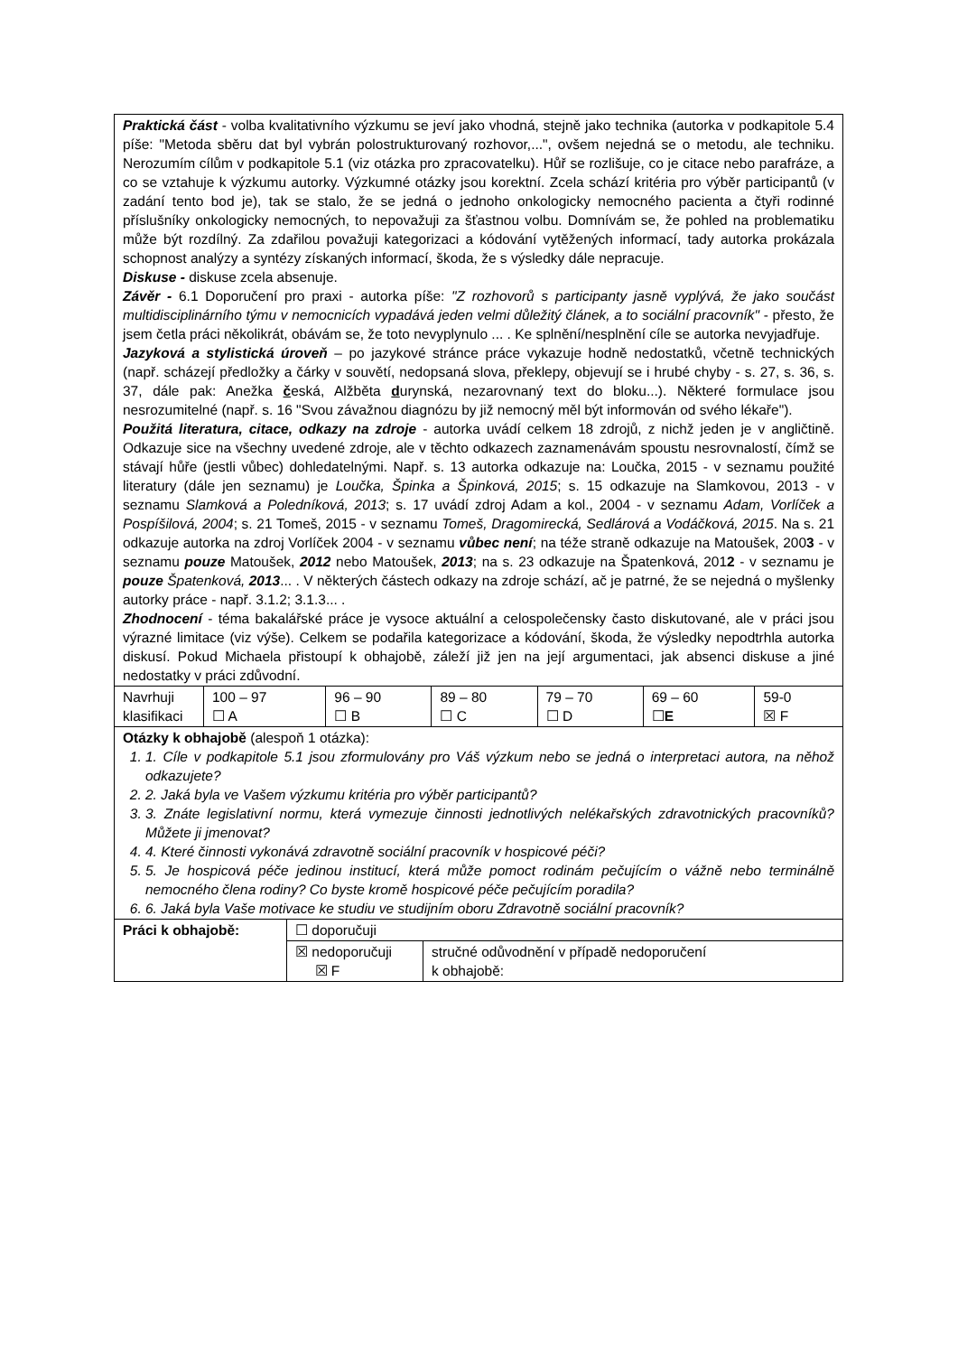| Praktická část - volba kvalitativního výzkumu se jeví jako vhodná, stejně jako technika (autorka v podkapitole 5.4 píše: "Metoda sběru dat byl vybrán polostrukturovaný rozhovor,...", ovšem nejedná se o metodu, ale techniku. Nerozumím cílům v podkapitole 5.1 (viz otázka pro zpracovatelku). Hůř se rozlišuje, co je citace nebo parafráze, a co se vztahuje k výzkumu autorky. Výzkumné otázky jsou korektní. Zcela schází kritéria pro výběr participantů (v zadání tento bod je), tak se stalo, že se jedná o jednoho onkologicky nemocného pacienta a čtyři rodinné příslušníky onkologicky nemocných, to nepovažuji za šťastnou volbu. Domnívám se, že pohled na problematiku může být rozdílný. Za zdařilou považuji kategorizaci a kódování vytěžených informací, tady autorka prokázala schopnost analýzy a syntézy získaných informací, škoda, že s výsledky dále nepracuje. Diskuse - diskuse zcela absenuje. Závěr - 6.1 Doporučení pro praxi - autorka píše: "Z rozhovorů s participanty jasně vyplývá, že jako součást multidisciplinárního týmu v nemocnicích vypadává jeden velmi důležitý článek, a to sociální pracovník" - přesto, že jsem četla práci několikrát, obávám se, že toto nevyplynulo ... . Ke splnění/nesplnění cíle se autorka nevyjadřuje. Jazyková a stylistická úroveň – po jazykové stránce práce vykazuje hodně nedostatků, včetně technických (např. scházejí předložky a čárky v souvětí, nedopsaná slova, překlepy, objevují se i hrubé chyby - s. 27, s. 36, s. 37, dále pak: Anežka č eská, Alžběta d urynská, nezarovnaný text do bloku...). Některé formulace jsou nesrozumitelné (např. s. 16 "Svou závažnou diagnózu by již nemocný měl být informován od svého lékaře"). Použitá literatura, citace, odkazy na zdroje - autorka uvádí celkem 18 zdrojů, z nichž jeden je v angličtině. Odkazuje sice na všechny uvedené zdroje, ale v těchto odkazech zaznamenávám spoustu nesrovnalostí, čímž se stávají hůře (jestli vůbec) dohledatelnými. Např. s. 13 autorka odkazuje na: Loučka, 2015 - v seznamu použité literatury (dále jen seznamu) je Loučka, Špinka a Špinková, 2015 ; s. 15 odkazuje na Slamkovou, 2013 - v seznamu Slamková a Poledníková, 2013 ; s. 17 uvádí zdroj Adam a kol., 2004 - v seznamu Adam, Vorlíček a Pospíšilová, 2004 ; s. 21 Tomeš, 2015 - v seznamu Tomeš, Dragomirecká, Sedlárová a Vodáčková, 2015 . Na s. 21 odkazuje autorka na zdroj Vorlíček 2004 - v seznamu vůbec není ; na téže straně odkazuje na Matoušek, 200 3 - v seznamu pouze Matoušek, 2012 nebo Matoušek, 2013 ; na s. 23 odkazuje na Špatenková, 201 2 - v seznamu je pouze Špatenková, 2013 ... . V některých částech odkazy na zdroje schází, ač je patrné, že se nejedná o myšlenky autorky práce - např. 3.1.2; 3.1.3... . Zhodnocení - téma bakalářské práce je vysoce aktuální a celospolečensky často diskutované, ale v práci jsou výrazné limitace (viz výše). Celkem se podařila kategorizace a kódování, škoda, že výsledky nepodtrhla autorka diskusí. Pokud Michaela přistoupí k obhajobě, záleží již jen na její argumentaci, jak absenci diskuse a jiné nedostatky v práci zdůvodní. | | | | | | |
| Navrhuji klasifikaci | 100 – 97 ☐ A | 96 – 90 ☐ B | 89 – 80 ☐ C | 79 – 70 ☐ D | 69 – 60 ☐ E | 59-0 ☒ F |
| Otázky k obhajobě (alespoň 1 otázka): 1. 1. Cíle v podkapitole 5.1 jsou zformulovány pro Váš výzkum nebo se jedná o interpretaci autora, na něhož odkazujete? 2. 2. Jaká byla ve Vašem výzkumu kritéria pro výběr participantů? 3. 3. Znáte legislativní normu, která vymezuje činnosti jednotlivých nelékařských zdravotnických pracovníků? Můžete ji jmenovat? 4. 4. Které činnosti vykonává zdravotně sociální pracovník v hospicové péči? 5. 5. Je hospicová péče jedinou institucí, která může pomoct rodinám pečujícím o vážně nebo terminálně nemocného člena rodiny? Co byste kromě hospicové péče pečujícím poradila? 6. 6. Jaká byla Vaše motivace ke studiu ve studijním oboru Zdravotně sociální pracovník? | | | | | | |
| Práci k obhajobě: | ☐ doporučuji | |
| | ☒ nedoporučuji ☒ F | stručné odůvodnění v případě nedoporučení k obhajobě: |